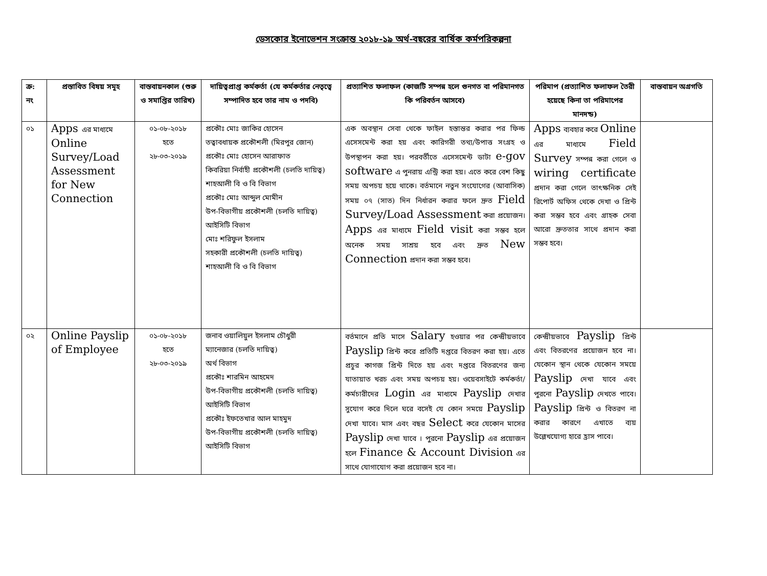ডেসকোর ইনোভেশন সংক্রান্ত ২০১৮-১৯ অর্থ-বছরের বার্ষিক কর্মপরিকল্পনা
| ক্র: নং | প্রস্তাবিত বিষয় সমূহ | বাস্তবায়নকাল (শুরু ও সমাপ্তির তারিখ) | দায়িত্বপ্রাপ্ত কর্মকর্তা (যে কর্মকর্তার নেতৃত্বে সম্পাদিত হবে তার নাম ও পদবি) | প্রত্যাশিত ফলাফল (কাজটি সম্পন্ন হলে গুনগত বা পরিমানগত কি পরিবর্তন আসবে) | পরিমাপ (প্রত্যাশিত ফলাফল তৈরী হয়েছে কিনা তা পরিমাপের মানদন্ড) | বাস্তবায়ন অগ্রগতি |
| --- | --- | --- | --- | --- | --- | --- |
| ০১ | Apps এর মাধ্যমে Online Survey/Load Assessment for New Connection | ০১-০৮-২০১৮ হতে ২৮-০৩-২০১৯ | প্রকৌঃ মোঃ জাকির হোসেন তত্বাবধায়ক প্রকৌশলী (মিরপুর জোন) প্রকৌঃ মোঃ হোসেন আরাফাত কিবরিয়া নির্বাহী প্রকৌশলী (চলতি দায়িত্ব) শাহআলী বি ও বি বিভাগ প্রকৌঃ মোঃ আব্দুল মোমীন উপ-বিভাগীয় প্রকৌশলী (চলতি দায়িত্ব) আইসিটি বিভাগ মোঃ শরিফুল ইসলাম সহকারী প্রকৌশলী (চলতি দায়িত্ব) শাহআলী বি ও বি বিভাগ | এক অবস্থান সেবা থেকে ফাইল হস্তান্তর করার পর ফিল্ড এসেসমেন্ট করা হয় এবং কারিগরী তথ্য/উপাত্ত সংগ্রহ ও উপস্থাপন করা হয়। পরবর্তীতে এসেসমেন্ট ডাটা e-gov software এ পুনরায় এন্ট্রি করা হয়। এতে করে বেশ কিছু সময় অপচয় হয়ে থাকে। বর্তমানে নতুন সংযোগের (আবাসিক) সময় ০৭ (সাত) দিন নির্ধারন করার ফলে দ্রুত Field Survey/Load Assessment করা প্রয়োজন। Apps এর মাধ্যমে Field visit করা সম্ভব হলে অনেক সময় সাশ্রয় হবে এবং দ্রুত New Connection প্রদান করা সম্ভব হবে। | Apps ব্যবহার করে Online এর মাধ্যমে Field Survey সম্পন্ন করা গেলে ও wiring certificate প্রদান করা গেলে তাৎক্ষনিক সেই রিপোর্ট অফিস থেকে দেখা ও প্রিন্ট করা সম্ভব হবে এবং গ্রাহক সেবা আরো দ্রুততার সাথে প্রদান করা সম্ভব হবে। | |
| ০২ | Online Payslip of Employee | ০১-০৮-২০১৮ হতে ২৮-০৩-২০১৯ | জনাব ওয়ালিয়ুল ইসলাম চৌধুরী ম্যানেজার (চলতি দায়িত্ব) অর্থ বিভাগ প্রকৌঃ শারমিন আহমেদ উপ-বিভাগীয় প্রকৌশলী (চলতি দায়িত্ব) আইসিটি বিভাগ প্রকৌঃ ইফতেখার আল মাহমুদ উপ-বিভাগীয় প্রকৌশলী (চলতি দায়িত্ব) আইসিটি বিভাগ | বর্তমানে প্রতি মাসে Salary হওয়ার পর কেন্দ্রীয়ভাবে Payslip প্রিন্ট করে প্রতিটি দপ্তরে বিতরণ করা হয়। এতে প্রচুর কাগজ প্রিন্ট দিতে হয় এবং দপ্তরে বিতরণের জন্য যাতায়াত খরচ এবং সময় অপচয় হয়। ওয়েবসাইটে কর্মকর্তা/কর্মচারীদের Login এর মাধ্যমে Payslip দেখার সুযোগ করে দিলে ঘরে বসেই যে কোন সময়ে Payslip দেখা যাবে। মাস এবং বছর Select করে যেকোন মাসের Payslip দেখা যাবে । পুরনো Payslip এর প্রয়োজন হলে Finance & Account Division এর সাথে যোগাযোগ করা প্রয়োজন হবে না। | কেন্দ্রীয়ভাবে Payslip প্রিন্ট এবং বিতরণের প্রয়োজন হবে না। যেকোন স্থান থেকে যেকোন সময়ে Payslip দেখা যাবে এবং পুরনো Payslip দেখতে পাবে। Payslip প্রিন্ট ও বিতরণ না করার কারণে এখাতে ব্যয় উল্লেখযোগ্য হারে হ্রাস পাবে। | |